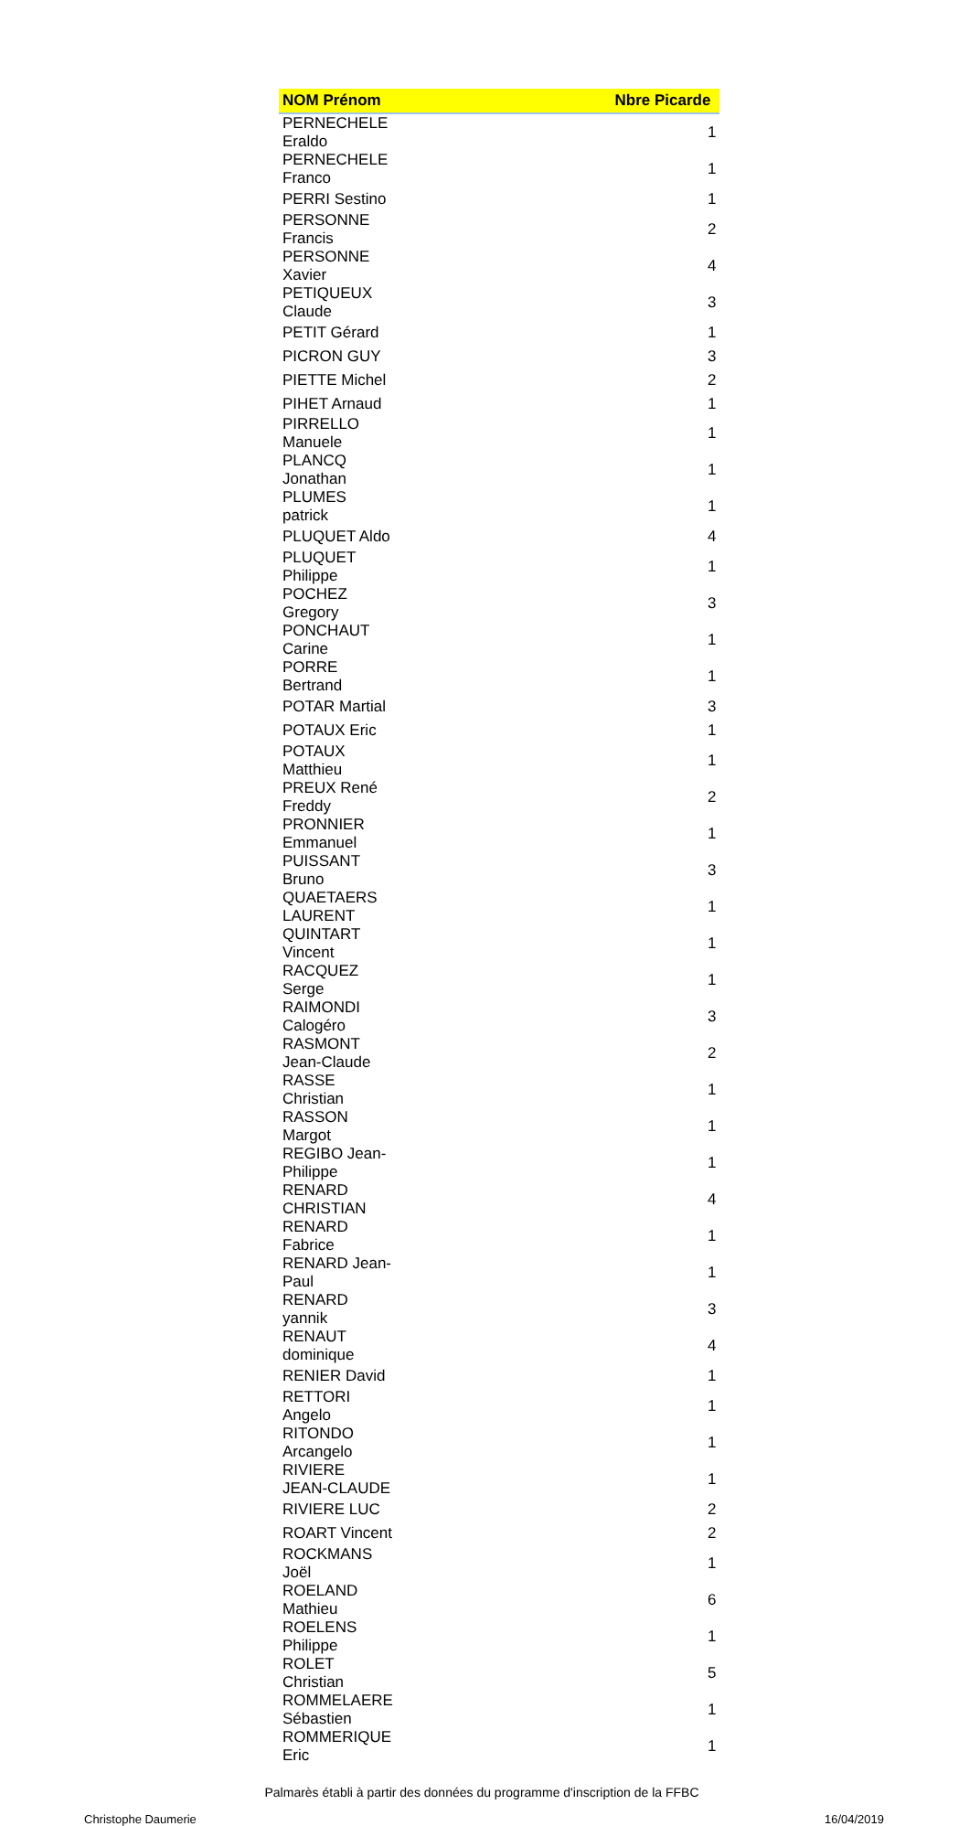| NOM Prénom | Nbre Picarde |
| --- | --- |
| PERNECHELE Eraldo | 1 |
| PERNECHELE Franco | 1 |
| PERRI Sestino | 1 |
| PERSONNE Francis | 2 |
| PERSONNE Xavier | 4 |
| PETIQUEUX Claude | 3 |
| PETIT Gérard | 1 |
| PICRON GUY | 3 |
| PIETTE Michel | 2 |
| PIHET Arnaud | 1 |
| PIRRELLO Manuele | 1 |
| PLANCQ Jonathan | 1 |
| PLUMES patrick | 1 |
| PLUQUET Aldo | 4 |
| PLUQUET Philippe | 1 |
| POCHEZ Gregory | 3 |
| PONCHAUT Carine | 1 |
| PORRE Bertrand | 1 |
| POTAR Martial | 3 |
| POTAUX Eric | 1 |
| POTAUX Matthieu | 1 |
| PREUX René Freddy | 2 |
| PRONNIER Emmanuel | 1 |
| PUISSANT Bruno | 3 |
| QUAETAERS LAURENT | 1 |
| QUINTART Vincent | 1 |
| RACQUEZ Serge | 1 |
| RAIMONDI Calogéro | 3 |
| RASMONT Jean-Claude | 2 |
| RASSE Christian | 1 |
| RASSON Margot | 1 |
| REGIBO Jean-Philippe | 1 |
| RENARD CHRISTIAN | 4 |
| RENARD Fabrice | 1 |
| RENARD Jean-Paul | 1 |
| RENARD yannik | 3 |
| RENAUT dominique | 4 |
| RENIER David | 1 |
| RETTORI Angelo | 1 |
| RITONDO Arcangelo | 1 |
| RIVIERE JEAN-CLAUDE | 1 |
| RIVIERE LUC | 2 |
| ROART Vincent | 2 |
| ROCKMANS Joël | 1 |
| ROELAND Mathieu | 6 |
| ROELENS Philippe | 1 |
| ROLET Christian | 5 |
| ROMMELAERE Sébastien | 1 |
| ROMMERIQUE Eric | 1 |
Palmarès établi à partir des données du programme d'inscription de la FFBC
Christophe Daumerie 16/04/2019